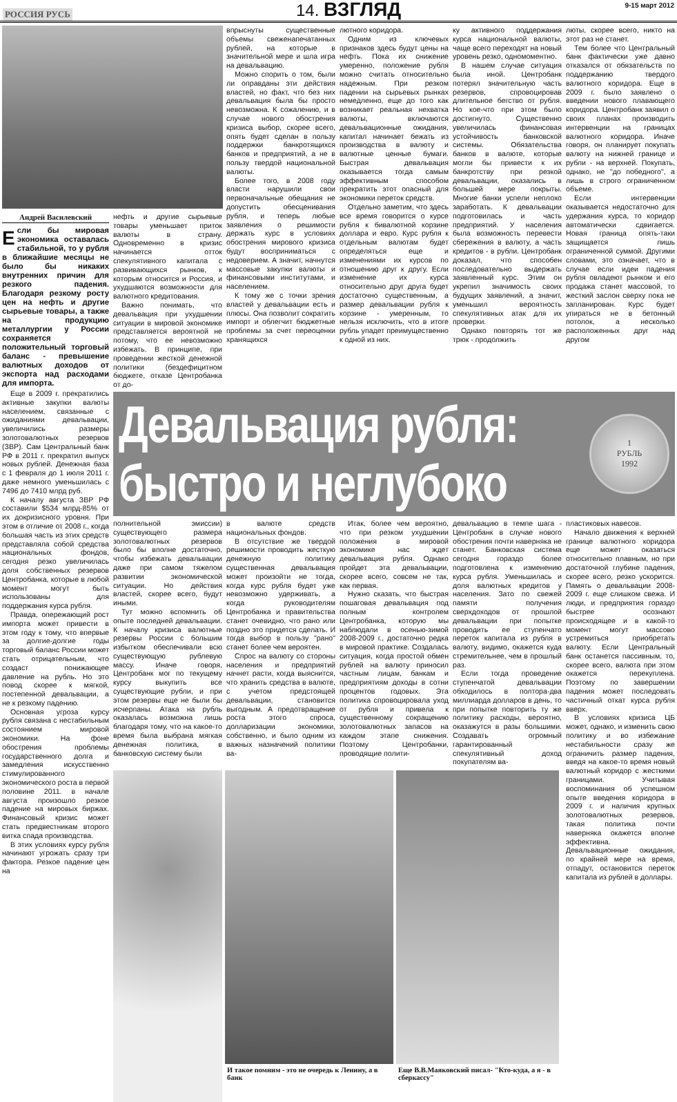РОССИЯ РУСЬ 14. ВЗГЛЯД 9-15 март 2012
Андрей Василевский
Если бы мировая экономика оставалась стабильной, то у рубля в ближайшие месяцы не было бы никаких внутренних причин для резкого падения. Благодаря резкому росту цен на нефть и другие сырьевые товары, а также на продукцию металлургии у России сохраняется положительный торговый баланс - превышение валютных доходов от экспорта над расходами для импорта.
Еще в 2009 г. прекратились активные закупки валюты населением, связанные с ожиданиями девальвации, увеличились размеры золотовалютных резервов (ЗВР). Сам Центральный банк РФ в 2011 г. прекратил выпуск новых рублей. Денежная база с 1 февраля до 1 июля 2011 г. даже немного уменьшилась с 7496 до 7410 млрд руб.
К началу августа ЗВР РФ составили $534 млрд-85% от их докризисного уровня. При этом в отличие от 2008 г., когда большая часть из этих средств представляла собой средства национальных фондов, сегодня резко увеличилась доля собственных резервов Центробанка, которые в любой момент могут быть использованы для поддержания курса рубля.
Правда, опережающий рост импорта может привести в этом году к тому, что впервые за долгие-долгие годы торговый баланс России может стать отрицательным, что создаст понижающее давление на рубль. Но это повод скорее к мягкой, постепенной девальвации, а не к резкому падению.
Основная угроза курсу рубля связана с нестабильным состоянием мировой экономики. На фоне обострения проблемы государственного долга и замедления искусственно стимулированного экономического роста в первой половине 2011. в начале августа произошло резкое падение на мировых биржах. Финансовый кризис может стать предвестникам второго витка спада производства.
В этих условиях курсу рубля начинают угрожать сразу три фактора. Резкое падение цен на
нефть и другие сырьевые товары уменьшает приток валюты в страну. Одновременно в кризис начинается отток спекулятивного капитала с развивающихся рынков, к которым относится и Россия, и ухудшаются возможности для валютного кредитования.
Важно понимать, что девальвация при ухудшении ситуации в мировой экономике представляется вероятной не потому, что ее невозможно избежать. В принципе, при проведении жесткой денежной политики (бездефицитном бюджете, отказе Центробанка от до-
впрыснуты существенные объемы свеженапечатанных рублей, на которые в значительной мере и шла игра на девальвацию.
Можно спорить о том, были ли оправданы эти действия властей, но факт, что без них девальвация была бы просто невозможна. К сожалению, и в случае нового обострения кризиса выбор, скорее всего, опять будет сделан в пользу поддержки банкротящихся банков и предприятий, а не в пользу твердой национальной валюты.
Более того, в 2008 году власти нарушили свои первоначальные обещания не допустить обесценивания рубля, и теперь любые заявления о решимости держать курс в условиях обострения мирового кризиса будут восприниматься с недоверием. А значит, начнутся массовые закупки валюты и финансовыми институтами, и населением.
К тому же с точки зрения властей у девальвации есть и плюсы. Она позволит сократить импорт и облегчит бюджетные проблемы за счет переоценки хранящихся
лютного коридора.
Одним из ключевых признаков здесь будут цены на нефть. Пока их снижение умеренно, положение рубля можно считать относительно надежным. При резком падении на сырьевых рынках немедленно, еще до того как возникает реальная нехватка валюты, включаются девальвационные ожидания, капитал начинает бежать из производства в валюту и валютные ценные бумаги. Быстрая девальвация оказывается тогда самым эффективным способом прекратить этот опасный для экономики переток средств.
Отдельно заметим, что здесь все время говорится о курсе рубля к бивалютной корзине доллара и евро. Курс рубля к отдельным валютам будет определяться еще и изменениями их курсов по отношению друг к другу. Если изменение их курса относительно друг друга будет достаточно существенным, а размер девальвации рубля к корзине - умеренным, то нельзя исключить, что в итоге рубль упадет преимущественно к одной из них.
ку активного поддержания курса национальной валюты, чаще всего переходят на новый уровень резко, одномоментно.
В нашем случае ситуация была иной. Центробанк потерял значительную часть резервов, спровоцировав длительное бегство от рубля. Но кое-что при этом было достигнуто. Существенно увеличилась финансовая устойчивость банковской системы. Обязательства банков в валюте, которые могли бы привести к их банкротству при резкой девальвации, оказались в большей мере покрыты. Многие банки успели неплохо заработать. К девальвации подготовилась и часть предприятий. У населения была возможность перевести сбережения в валюту, а часть кредитов - в рубли. Центробанк доказал, что способен последовательно выдержать заявленный курс. Этим он укрепил значимость своих будущих заявлений, а значит, уменьшил вероятность спекулятивных атак для их проверки.
Однако повторять тот же трюк - продолжить
люты, скорее всего, никто на этот раз не станет.
Тем более что Центральный банк фактически уже давно отказался от обязательств по поддержанию твердого валютного коридора. Еще в 2009 г. было заявлено о введении нового плавающего коридора. Центробанк заявил о своих планах производить интервенции на границах валютного коридора. Иначе говоря, он планирует покупать валюту на нижней границе и рубли - на верхней. Покупать, однако, не "до победного", а лишь в строго ограниченном объеме.
Если интервенции оказывается недостаточно для удержания курса, то коридор автоматически сдвигается. Новая граница опять-таки защищается лишь ограниченной суммой. Другими словами, это означает, что в случае если идеи падения рубля овладеют рынком и его продажа станет массовой, то жесткий заслон сверху пока не запланирован. Курс будет упираться не в бетонный потолок, а несколько расположенных друг над другом
Девальвация рубля: быстро и неглубоко
1
РУБЛЬ
1992
полнительной эмиссии) существующего размера золотовалютных резервов было бы вполне достаточно, чтобы избежать девальвации даже при самом тяжелом развитии экономической ситуации. Но действия властей, скорее всего, будут иными.
Тут можно вспомнить об опыте последней девальвации. К началу кризиса валютные резервы России с большим избытком обеспечивали всю существующую рублевую массу. Иначе говоря, Центробанк мог по текущему курсу выкупить все существующие рубли, и при этом резервы еще не были бы исчерпаны. Атака на рубль оказалась возможна лишь благодаря тому, что на какое-то время была выбрана мягкая денежная политика, в банковскую систему были
в валюте средств национальных фондов.
В отсутствие же твердой решимости проводить жесткую денежную политику существенная девальвация может произойти не тогда, когда курс рубля будет уже невозможно удерживать, а когда руководителям Центробанка и правительства станет очевидно, что рано или поздно это придется сделать. И тогда выбор в пользу "рано" станет более чем вероятен.
Спрос на валюту со стороны населения и предприятий начнет расти, когда выяснится, что хранить средства в валюте, с учетом предстоящей девальвации, становится выгодным. А предотвращение роста этого спроса, долларизации экономики, собственно, и было одним из важных назначений политики ва-
Итак, более чем вероятно, что при резком ухудшении положения в мировой экономике нас ждет девальвация рубля. Однако пройдет эта девальвации, скорее всего, совсем не так, как первая.
Нужно сказать, что быстрая пошаговая девальвация под полным контролем Центробанка, которую мы наблюдали в осенью-зимой 2008-2009 г., достаточно редка в мировой практике. Создалась ситуация, когда простой обмен рублей на валюту приносил частным лицам, банкам и предприятиям доходы в сотни процентов годовых. Эта политика спровоцировала уход от рубля и привела к существенному сокращению золотовалютных запасов на каждом этапе снижения. Поэтому Центробанки, проводящие полити-
девальвацию в темпе шага - Центробанк в случае нового обострения почти наверняка не станет. Банковская система сегодня гораздо более подготовлена к изменению курса рубля. Уменьшилась и доля валютных кредитов у населения. Зато по свежей памяти получения сверхдоходов от прошлой девальвации при попытке проводить ее ступенчато переток капитала из рубля в валюту, видимо, окажется куда стремительнее, чем в прошлый раз.
Если тогда проведение ступенчатой девальвации обходилось в полтора-два миллиарда долларов в день, то при попытке повторить ту же политику расходы, вероятно, оказажутся в разы большими. Создавать огромный гарантированный спекулятивный доход покупателям ва-
пластиковых навесов.
Начало движения к верхней границе валютного коридора еще может оказаться относительно плавным, но при достаточной глубине падения, скорее всего, резко ускорится. Память о девальвации 2008-2009 г. еще слишком свежа. И люди, и предприятия гораздо быстрее осознают происходящее и в какой-то момент могут массово устремиться приобретать валюту. Если Центральный банк останется пассивным, то, скорее всего, валюта при этом окажется перекуплена. Поэтому по завершении падения может последовать частичный откат курса рубля вверх.
В условиях кризиса ЦБ может, однако, и изменить свою политику и во избежание нестабильности сразу же ограничить размер падения, введя на какое-то время новый валютный коридор с жесткими границами. Учитывая воспоминания об успешном опыте введения коридора в 2009 г. и наличия крупных золотовалютных резервов, такая политика почти наверняка окажется вполне эффективна. Девальвационные ожидания, по крайней мере на время, отпадут, остановится переток капитала из рублей в доллары.
И такое помним - это не очередь к Ленину, а в банк
Еще В.В.Маяковский писал- "Кто-куда, а я - в сберкассу"